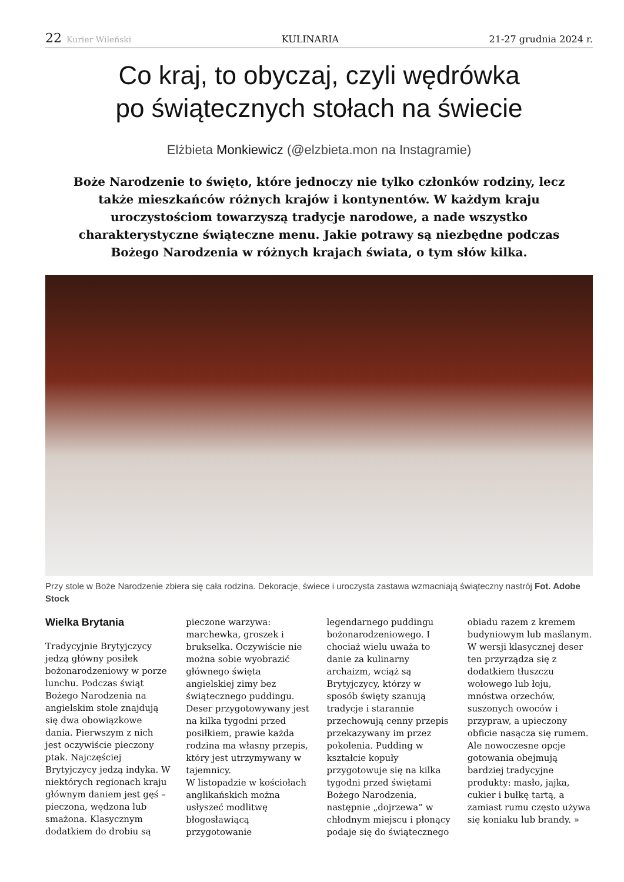22 Kurier Wileński KULINARIA 21-27 grudnia 2024 r.
Co kraj, to obyczaj, czyli wędrówka
po świątecznych stołach na świecie
Elżbieta Monkiewicz (@elzbieta.mon na Instagramie)
Boże Narodzenie to święto, które jednoczy nie tylko członków rodziny, lecz także mieszkańców różnych krajów i kontynentów. W każdym kraju uroczystościom towarzyszą tradycje narodowe, a nade wszystko charakterystyczne świąteczne menu. Jakie potrawy są niezbędne podczas Bożego Narodzenia w różnych krajach świata, o tym słów kilka.
Przy stole w Boże Narodzenie zbiera się cała rodzina. Dekoracje, świece i uroczysta zastawa wzmacniają świąteczny nastrój Fot. Adobe Stock
Wielka Brytania
Tradycyjnie Brytyjczycy jedzą główny posiłek bożonarodzeniowy w porze lunchu. Podczas świąt Bożego Narodzenia na angielskim stole znajdują się dwa obowiązkowe dania. Pierwszym z nich jest oczywiście pieczony ptak. Najczęściej Brytyjczycy jedzą indyka. W niektórych regionach kraju głównym daniem jest gęś – pieczona, wędzona lub smażona. Klasycznym dodatkiem do drobiu są pieczone warzywa: marchewka, groszek i brukselka. Oczywiście nie można sobie wyobrazić głównego święta angielskiej zimy bez świątecznego puddingu. Deser przygotowywany jest na kilka tygodni przed posiłkiem, prawie każda rodzina ma własny przepis, który jest utrzymywany w tajemnicy.
W listopadzie w kościołach anglikańskich można usłyszeć modlitwę błogosławiącą przygotowanie legendarnego puddingu bożonarodzeniowego. I chociaż wielu uważa to danie za kulinarny archaizm, wciąż są Brytyjczycy, którzy w sposób święty szanują tradycje i starannie przechowują cenny przepis przekazywany im przez pokolenia. Pudding w kształcie kopuły przygotowuje się na kilka tygodni przed świętami Bożego Narodzenia, następnie „dojrzewa” w chłodnym miejscu i płonący podaje się do świątecznego obiadu razem z kremem budyniowym lub maślanym. W wersji klasycznej deser ten przyrządza się z dodatkiem tłuszczu wołowego lub łoju, mnóstwa orzechów, suszonych owoców i przypraw, a upieczony obficie nasącza się rumem. Ale nowoczesne opcje gotowania obejmują bardziej tradycyjne produkty: masło, jajka, cukier i bułkę tartą, a zamiast rumu często używa się koniaku lub brandy. »